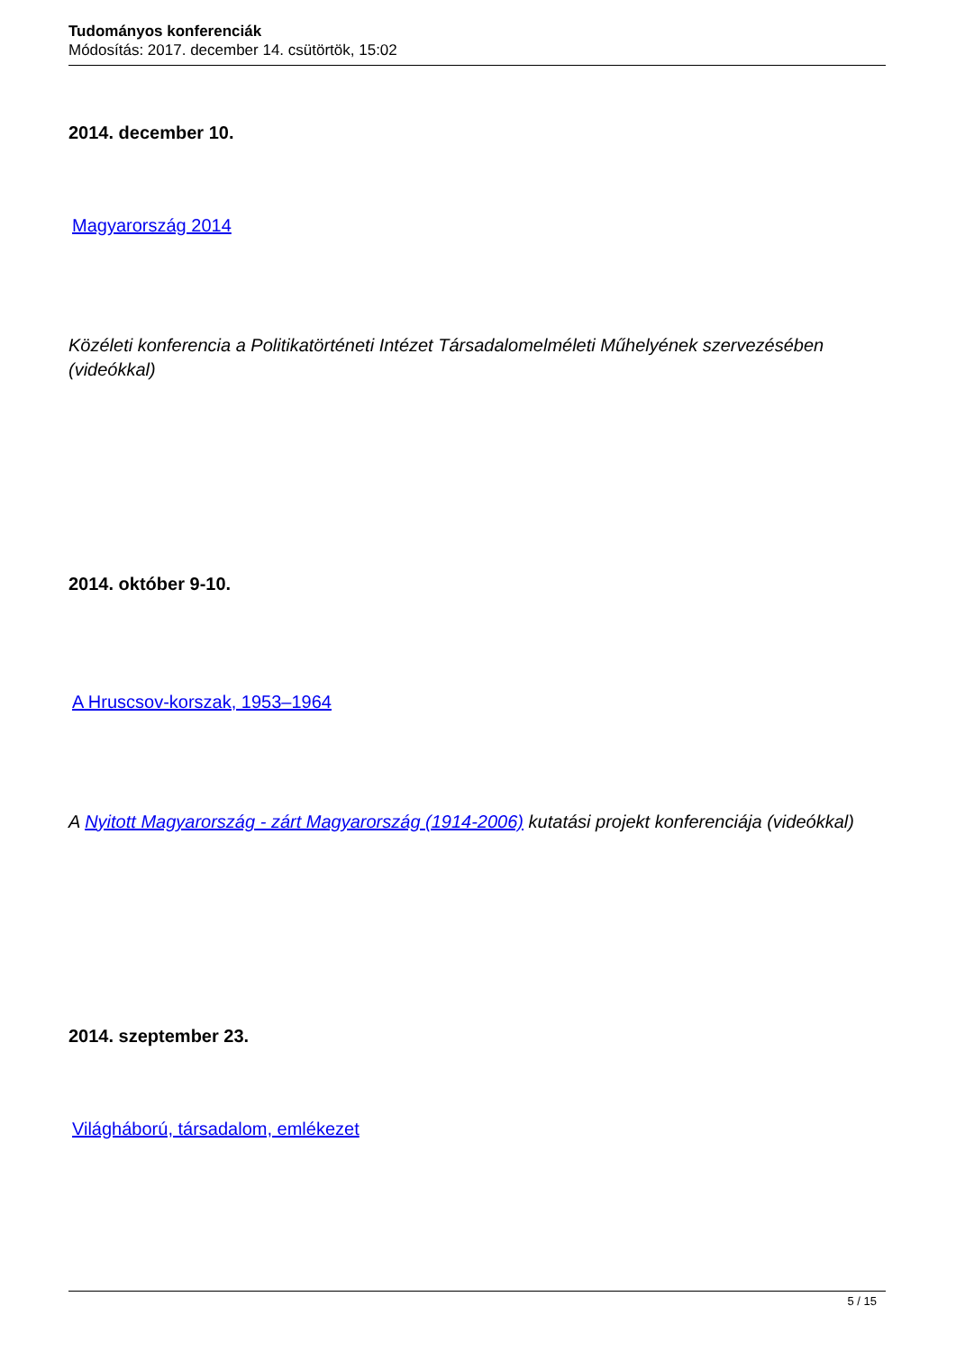Tudományos konferenciák
Módosítás: 2017. december 14. csütörtök, 15:02
2014. december 10.
Magyarország 2014
Közéleti konferencia a Politikatörténeti Intézet Társadalomelméleti Műhelyének szervezésében (videókkal)
2014. október 9-10.
A Hruscsov-korszak, 1953–1964
A Nyitott Magyarország - zárt Magyarország (1914-2006) kutatási projekt konferenciája (videókkal)
2014. szeptember 23.
Világháború, társadalom, emlékezet
5 / 15